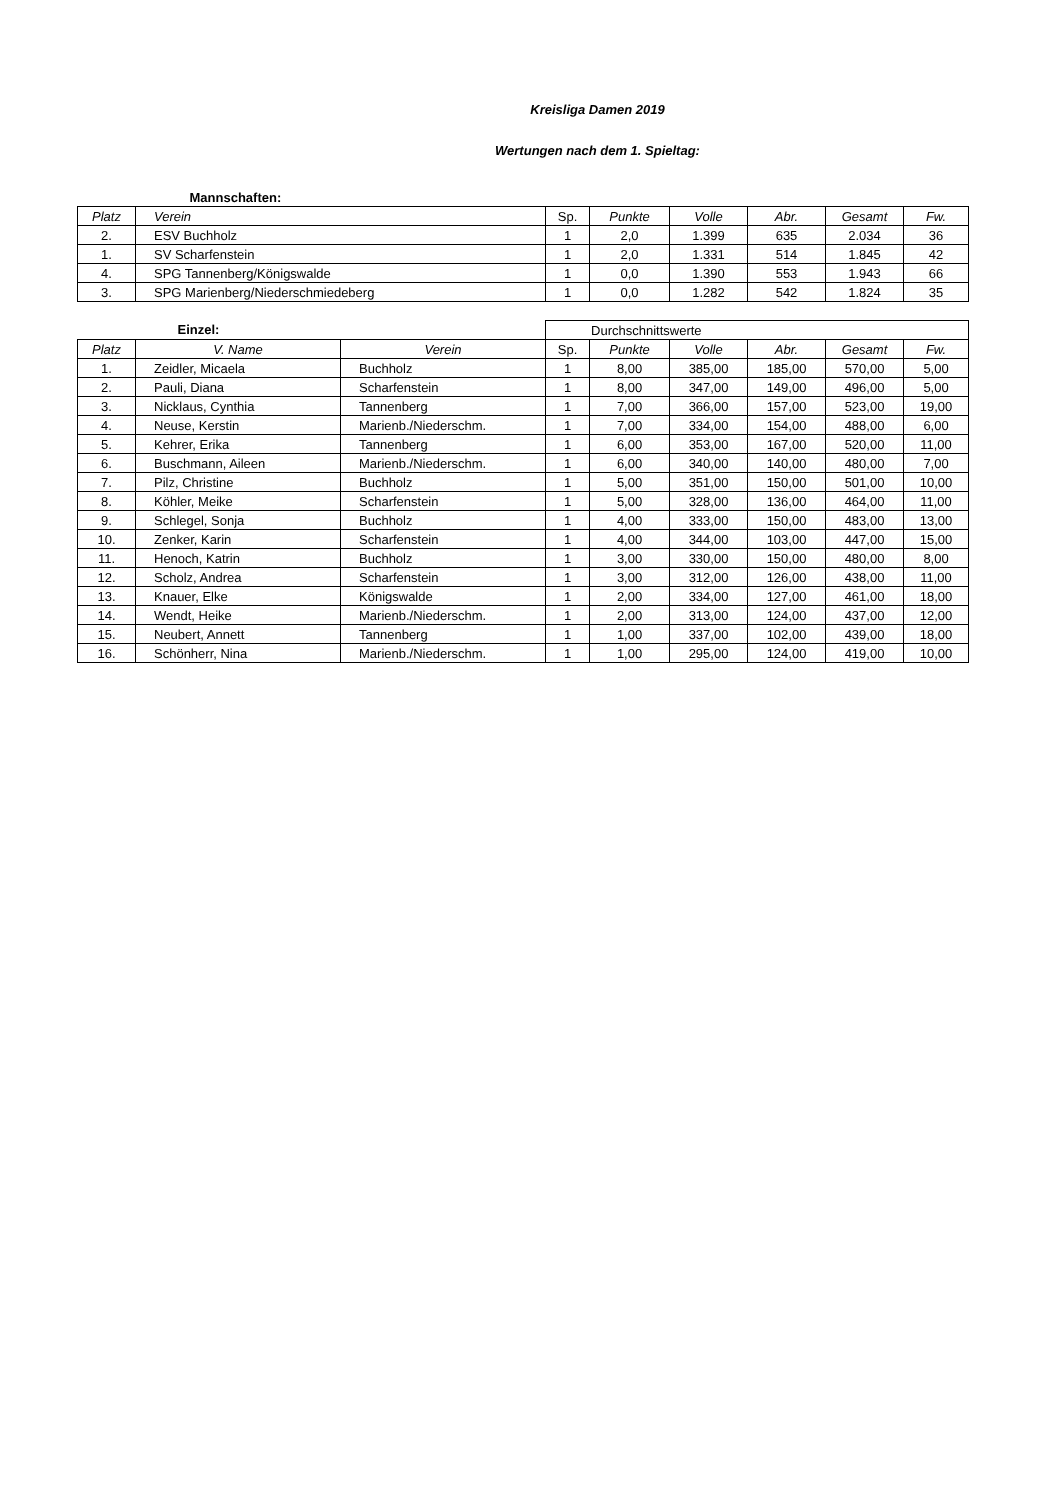Kreisliga Damen 2019
Wertungen nach dem 1. Spieltag:
| Mannschaften: | | | | | | | |
| Platz | Verein | Sp. | Punkte | Volle | Abr. | Gesamt | Fw. |
| 2. | ESV Buchholz | 1 | 2,0 | 1.399 | 635 | 2.034 | 36 |
| 1. | SV Scharfenstein | 1 | 2,0 | 1.331 | 514 | 1.845 | 42 |
| 4. | SPG Tannenberg/Königswalde | 1 | 0,0 | 1.390 | 553 | 1.943 | 66 |
| 3. | SPG Marienberg/Niederschmiedeberg | 1 | 0,0 | 1.282 | 542 | 1.824 | 35 |
| Einzel: | | | Durchschnittswerte | | | | | |
| Platz | V. Name | Verein | Sp. | Punkte | Volle | Abr. | Gesamt | Fw. |
| 1. | Zeidler, Micaela | Buchholz | 1 | 8,00 | 385,00 | 185,00 | 570,00 | 5,00 |
| 2. | Pauli, Diana | Scharfenstein | 1 | 8,00 | 347,00 | 149,00 | 496,00 | 5,00 |
| 3. | Nicklaus, Cynthia | Tannenberg | 1 | 7,00 | 366,00 | 157,00 | 523,00 | 19,00 |
| 4. | Neuse, Kerstin | Marienb./Niederschm. | 1 | 7,00 | 334,00 | 154,00 | 488,00 | 6,00 |
| 5. | Kehrer, Erika | Tannenberg | 1 | 6,00 | 353,00 | 167,00 | 520,00 | 11,00 |
| 6. | Buschmann, Aileen | Marienb./Niederschm. | 1 | 6,00 | 340,00 | 140,00 | 480,00 | 7,00 |
| 7. | Pilz, Christine | Buchholz | 1 | 5,00 | 351,00 | 150,00 | 501,00 | 10,00 |
| 8. | Köhler, Meike | Scharfenstein | 1 | 5,00 | 328,00 | 136,00 | 464,00 | 11,00 |
| 9. | Schlegel, Sonja | Buchholz | 1 | 4,00 | 333,00 | 150,00 | 483,00 | 13,00 |
| 10. | Zenker, Karin | Scharfenstein | 1 | 4,00 | 344,00 | 103,00 | 447,00 | 15,00 |
| 11. | Henoch, Katrin | Buchholz | 1 | 3,00 | 330,00 | 150,00 | 480,00 | 8,00 |
| 12. | Scholz, Andrea | Scharfenstein | 1 | 3,00 | 312,00 | 126,00 | 438,00 | 11,00 |
| 13. | Knauer, Elke | Königswalde | 1 | 2,00 | 334,00 | 127,00 | 461,00 | 18,00 |
| 14. | Wendt, Heike | Marienb./Niederschm. | 1 | 2,00 | 313,00 | 124,00 | 437,00 | 12,00 |
| 15. | Neubert, Annett | Tannenberg | 1 | 1,00 | 337,00 | 102,00 | 439,00 | 18,00 |
| 16. | Schönherr, Nina | Marienb./Niederschm. | 1 | 1,00 | 295,00 | 124,00 | 419,00 | 10,00 |